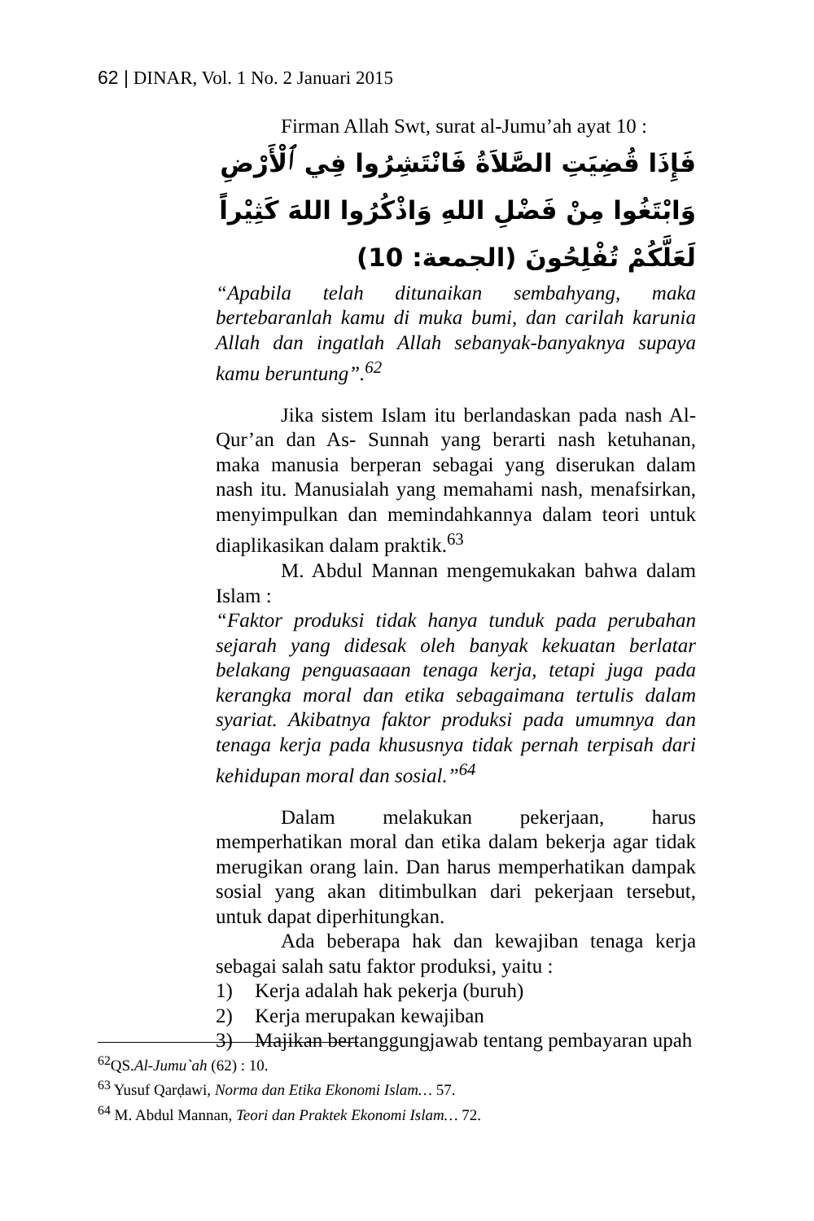62 | DINAR, Vol. 1 No. 2 Januari 2015
Firman Allah Swt, surat al-Jumu’ah ayat 10 :
فَإِذَا قُضِيَتِ الصَّلاَةُ فَانْتَشِرُوا فِي ٱلْأَرْضِ وَابْتَغُوا مِنْ فَضْلِ اللهِ وَاذْكُرُوا اللهَ كَثِيْراً لَعَلَّكُمْ تُفْلِحُونَ (الجمعة: 10)
“Apabila telah ditunaikan sembahyang, maka bertebaranlah kamu di muka bumi, dan carilah karunia Allah dan ingatlah Allah sebanyak-banyaknya supaya kamu beruntung”.<sup>62</sup>
Jika sistem Islam itu berlandaskan pada nash Al-Qur’an dan As- Sunnah yang berarti nash ketuhanan, maka manusia berperan sebagai yang diserukan dalam nash itu. Manusialah yang memahami nash, menafsirkan, menyimpulkan dan memindahkannya dalam teori untuk diaplikasikan dalam praktik.<sup>63</sup>
M. Abdul Mannan mengemukakan bahwa dalam Islam :
“Faktor produksi tidak hanya tunduk pada perubahan sejarah yang didesak oleh banyak kekuatan berlatar belakang penguasaaan tenaga kerja, tetapi juga pada kerangka moral dan etika sebagaimana tertulis dalam syariat. Akibatnya faktor produksi pada umumnya dan tenaga kerja pada khususnya tidak pernah terpisah dari kehidupan moral dan sosial.”<sup>64</sup>
Dalam melakukan pekerjaan, harus memperhatikan moral dan etika dalam bekerja agar tidak merugikan orang lain. Dan harus memperhatikan dampak sosial yang akan ditimbulkan dari pekerjaan tersebut, untuk dapat diperhitungkan.
Ada beberapa hak dan kewajiban tenaga kerja sebagai salah satu faktor produksi, yaitu :
1) Kerja adalah hak pekerja (buruh)
2) Kerja merupakan kewajiban
3) Majikan bertanggungjawab tentang pembayaran upah
<sup>62</sup> QS.Al-Jumu`ah (62) : 10.
<sup>63</sup> Yusuf Qarḍawi, Norma dan Etika Ekonomi Islam… 57.
<sup>64</sup> M. Abdul Mannan, Teori dan Praktek Ekonomi Islam… 72.